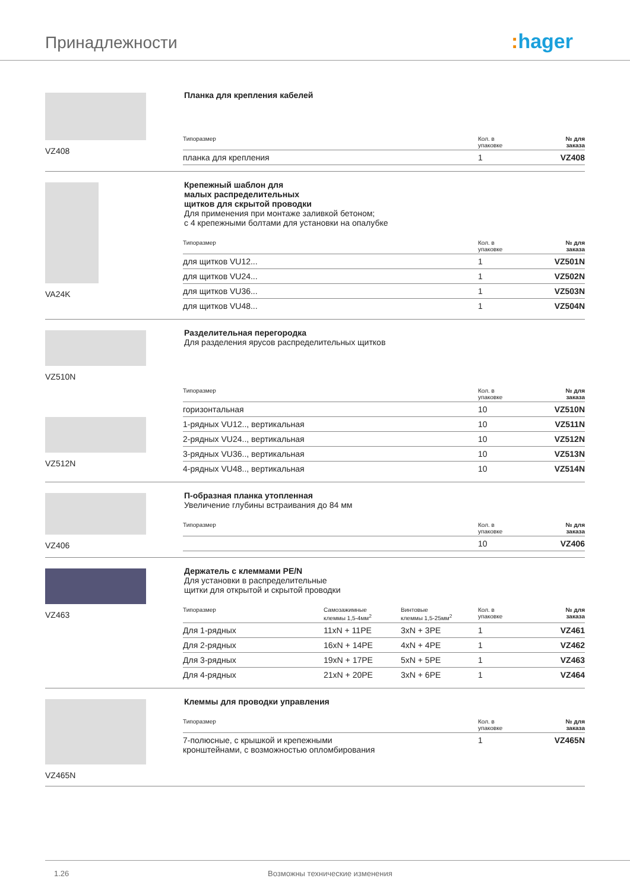Принадлежности : hager
VZ408
Планка для крепления кабелей
| Типоразмер | Кол. в упаковке | № для заказа |
| --- | --- | --- |
| планка для крепления | 1 | VZ408 |
VA24K
Крепежный шаблон для
малых распределительных
щитков для скрытой проводки
Для применения при монтаже заливкой бетоном;
с 4 крепежными болтами для установки на опалубке
| Типоразмер | Кол. в упаковке | № для заказа |
| --- | --- | --- |
| для щитков VU12... | 1 | VZ501N |
| для щитков VU24... | 1 | VZ502N |
| для щитков VU36... | 1 | VZ503N |
| для щитков VU48... | 1 | VZ504N |
VZ510N
VZ512N
Разделительная перегородка
Для разделения ярусов распределительных щитков
| Типоразмер | Кол. в упаковке | № для заказа |
| --- | --- | --- |
| горизонтальная | 10 | VZ510N |
| 1-рядных VU12.., вертикальная | 10 | VZ511N |
| 2-рядных VU24.., вертикальная | 10 | VZ512N |
| 3-рядных VU36.., вертикальная | 10 | VZ513N |
| 4-рядных VU48.., вертикальная | 10 | VZ514N |
VZ406
П-образная планка утопленная
Увеличение глубины встраивания до 84 мм
| Типоразмер | Кол. в упаковке | № для заказа |
| --- | --- | --- |
| | 10 | VZ406 |
VZ463
Держатель с клеммами PE/N
Для установки в распределительные
щитки для открытой и скрытой проводки
| Типоразмер | Самозажимные клеммы 1,5-4мм<sup>2</sup> | Винтовые клеммы 1,5-25мм<sup>2</sup> | Кол. в упаковке | № для заказа |
| --- | --- | --- | --- | --- |
| Для 1-рядных | 11xN + 11PE | 3xN + 3PE | 1 | VZ461 |
| Для 2-рядных | 16xN + 14PE | 4xN + 4PE | 1 | VZ462 |
| Для 3-рядных | 19xN + 17PE | 5xN + 5PE | 1 | VZ463 |
| Для 4-рядных | 21xN + 20PE | 3xN + 6PE | 1 | VZ464 |
VZ465N
Клеммы для проводки управления
| Типоразмер | Кол. в упаковке | № для заказа |
| --- | --- | --- |
| 7-полюсные, с крышкой и крепежными кронштейнами, с возможностью опломбирования | 1 | VZ465N |
1.26 Возможны технические изменения